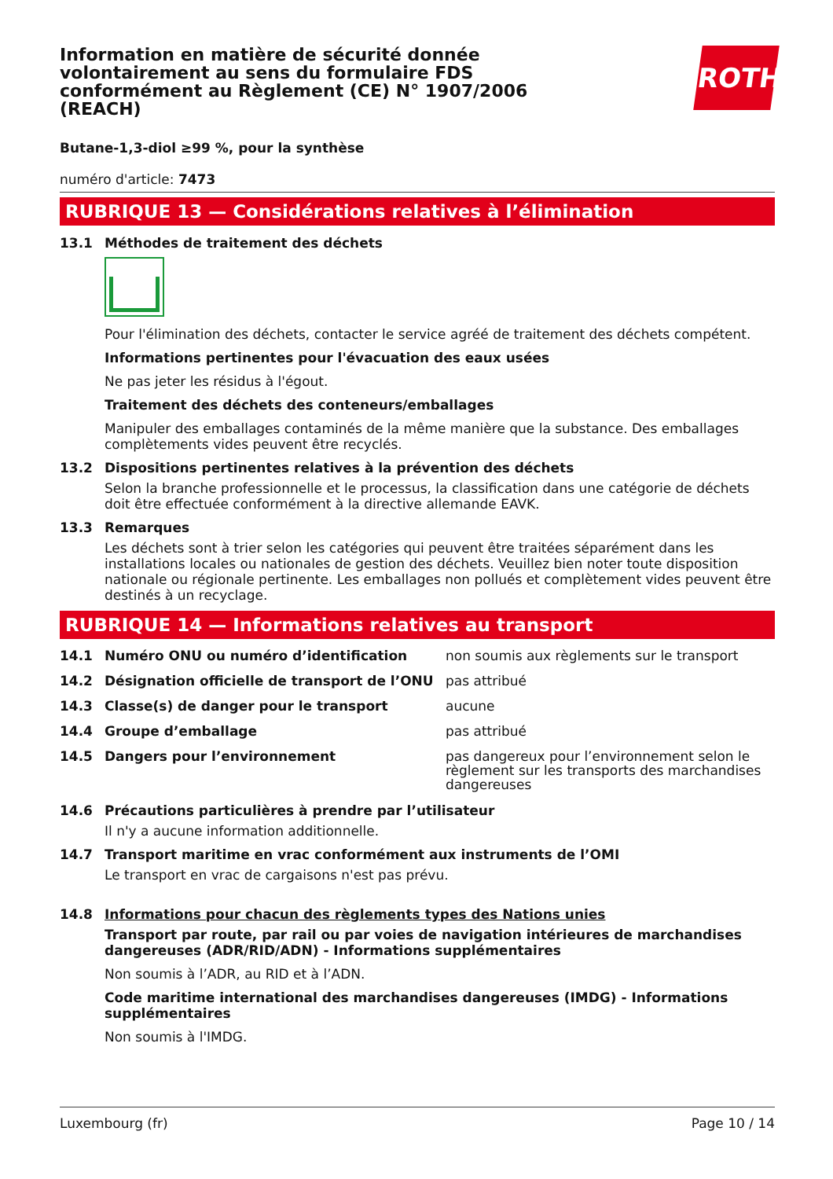ROTH
Information en matière de sécurité donnée volontairement au sens du formulaire FDS conformément au Règlement (CE) N° 1907/2006 (REACH)
Butane-1,3-diol ≥99 %, pour la synthèse
numéro d'article: 7473
RUBRIQUE 13 — Considérations relatives à l’élimination
13.1 Méthodes de traitement des déchets
Pour l'élimination des déchets, contacter le service agréé de traitement des déchets compétent.
Informations pertinentes pour l'évacuation des eaux usées
Ne pas jeter les résidus à l'égout.
Traitement des déchets des conteneurs/emballages
Manipuler des emballages contaminés de la même manière que la substance. Des emballages complètements vides peuvent être recyclés.
13.2 Dispositions pertinentes relatives à la prévention des déchets
Selon la branche professionnelle et le processus, la classification dans une catégorie de déchets doit être effectuée conformément à la directive allemande EAVK.
13.3 Remarques
Les déchets sont à trier selon les catégories qui peuvent être traitées séparément dans les installations locales ou nationales de gestion des déchets. Veuillez bien noter toute disposition nationale ou régionale pertinente. Les emballages non pollués et complètement vides peuvent être destinés à un recyclage.
RUBRIQUE 14 — Informations relatives au transport
14.1 Numéro ONU ou numéro d’identification non soumis aux règlements sur le transport
14.2 Désignation officielle de transport de l’ONU pas attribué
14.3 Classe(s) de danger pour le transport aucune
14.4 Groupe d’emballage pas attribué
14.5 Dangers pour l’environnement pas dangereux pour l’environnement selon le règlement sur les transports des marchandises dangereuses
14.6 Précautions particulières à prendre par l’utilisateur
Il n'y a aucune information additionnelle.
14.7 Transport maritime en vrac conformément aux instruments de l’OMI
Le transport en vrac de cargaisons n'est pas prévu.
14.8 Informations pour chacun des règlements types des Nations unies
Transport par route, par rail ou par voies de navigation intérieures de marchandises dangereuses (ADR/RID/ADN) - Informations supplémentaires
Non soumis à l’ADR, au RID et à l’ADN.
Code maritime international des marchandises dangereuses (IMDG) - Informations supplémentaires
Non soumis à l'IMDG.
Luxembourg (fr) Page 10 / 14